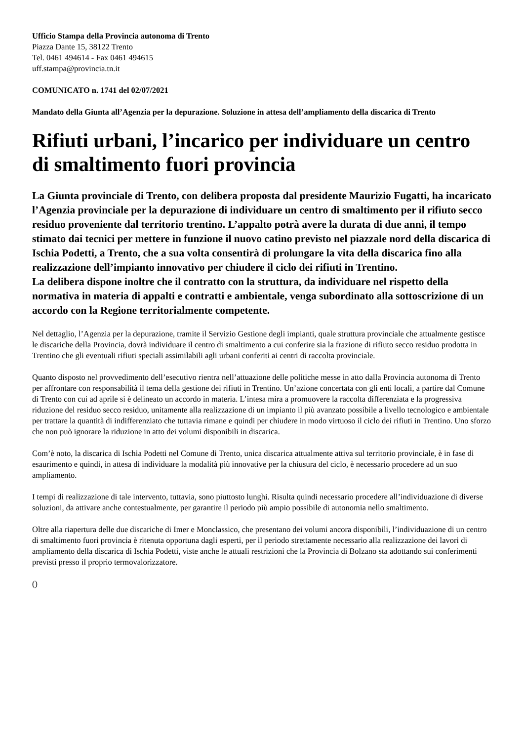Ufficio Stampa della Provincia autonoma di Trento
Piazza Dante 15, 38122 Trento
Tel. 0461 494614 - Fax 0461 494615
uff.stampa@provincia.tn.it
COMUNICATO n. 1741 del 02/07/2021
Mandato della Giunta all’Agenzia per la depurazione. Soluzione in attesa dell’ampliamento della discarica di Trento
Rifiuti urbani, l’incarico per individuare un centro di smaltimento fuori provincia
La Giunta provinciale di Trento, con delibera proposta dal presidente Maurizio Fugatti, ha incaricato l’Agenzia provinciale per la depurazione di individuare un centro di smaltimento per il rifiuto secco residuo proveniente dal territorio trentino. L’appalto potrà avere la durata di due anni, il tempo stimato dai tecnici per mettere in funzione il nuovo catino previsto nel piazzale nord della discarica di Ischia Podetti, a Trento, che a sua volta consentirà di prolungare la vita della discarica fino alla realizzazione dell’impianto innovativo per chiudere il ciclo dei rifiuti in Trentino.
La delibera dispone inoltre che il contratto con la struttura, da individuare nel rispetto della normativa in materia di appalti e contratti e ambientale, venga subordinato alla sottoscrizione di un accordo con la Regione territorialmente competente.
Nel dettaglio, l’Agenzia per la depurazione, tramite il Servizio Gestione degli impianti, quale struttura provinciale che attualmente gestisce le discariche della Provincia, dovrà individuare il centro di smaltimento a cui conferire sia la frazione di rifiuto secco residuo prodotta in Trentino che gli eventuali rifiuti speciali assimilabili agli urbani conferiti ai centri di raccolta provinciale.
Quanto disposto nel provvedimento dell’esecutivo rientra nell’attuazione delle politiche messe in atto dalla Provincia autonoma di Trento per affrontare con responsabilità il tema della gestione dei rifiuti in Trentino. Un’azione concertata con gli enti locali, a partire dal Comune di Trento con cui ad aprile si è delineato un accordo in materia. L’intesa mira a promuovere la raccolta differenziata e la progressiva riduzione del residuo secco residuo, unitamente alla realizzazione di un impianto il più avanzato possibile a livello tecnologico e ambientale per trattare la quantità di indifferenziato che tuttavia rimane e quindi per chiudere in modo virtuoso il ciclo dei rifiuti in Trentino. Uno sforzo che non può ignorare la riduzione in atto dei volumi disponibili in discarica.
Com’è noto, la discarica di Ischia Podetti nel Comune di Trento, unica discarica attualmente attiva sul territorio provinciale, è in fase di esaurimento e quindi, in attesa di individuare la modalità più innovative per la chiusura del ciclo, è necessario procedere ad un suo ampliamento.
I tempi di realizzazione di tale intervento, tuttavia, sono piuttosto lunghi. Risulta quindi necessario procedere all’individuazione di diverse soluzioni, da attivare anche contestualmente, per garantire il periodo più ampio possibile di autonomia nello smaltimento.
Oltre alla riapertura delle due discariche di Imer e Monclassico, che presentano dei volumi ancora disponibili, l’individuazione di un centro di smaltimento fuori provincia è ritenuta opportuna dagli esperti, per il periodo strettamente necessario alla realizzazione dei lavori di ampliamento della discarica di Ischia Podetti, viste anche le attuali restrizioni che la Provincia di Bolzano sta adottando sui conferimenti previsti presso il proprio termovalorizzatore.
()